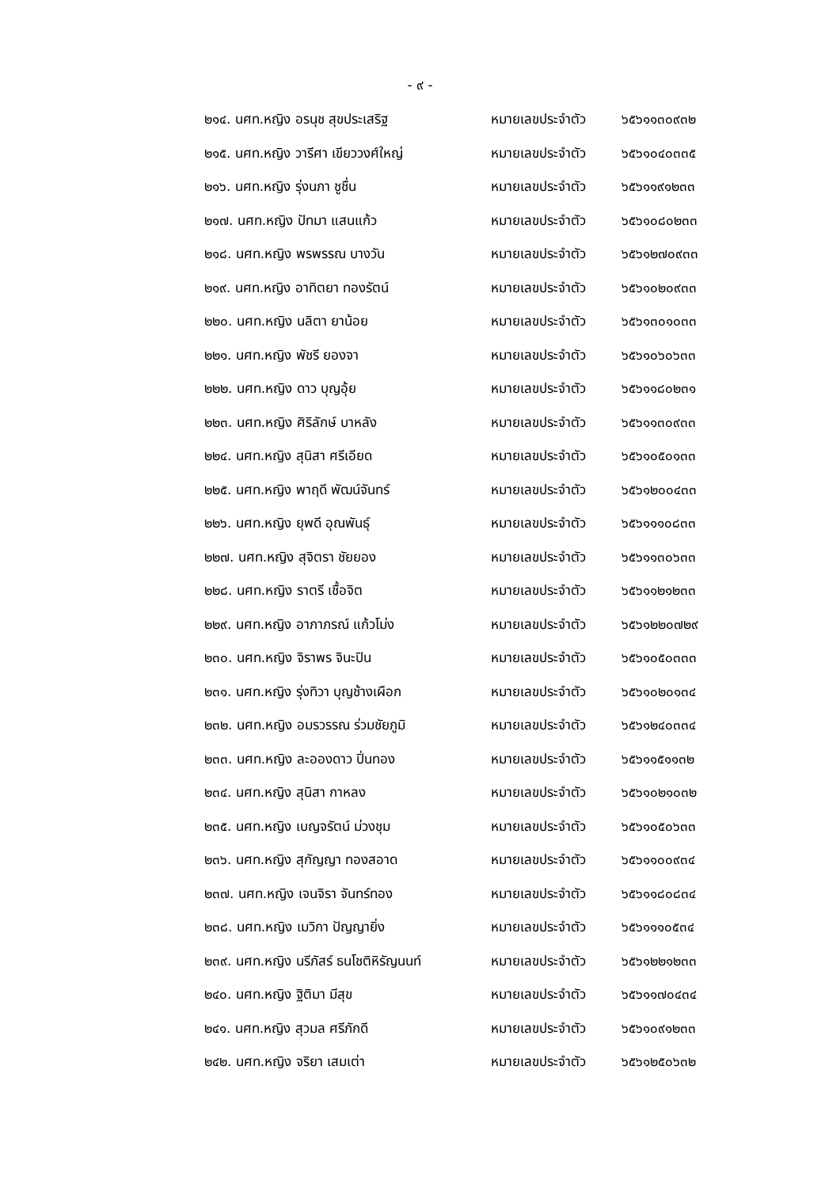- ๙ -
| ๒๑๔. นศท.หญิง อรนุช สุขประเสริฐ | หมายเลขประจำตัว | ๖๕๖๑๑๓๐๙๓๒ |
| ๒๑๕. นศท.หญิง วารีศา เขียววงศ์ใหญ่ | หมายเลขประจำตัว | ๖๕๖๑๐๔๐๓๓๕ |
| ๒๑๖. นศท.หญิง รุ่งนภา ชูชื่น | หมายเลขประจำตัว | ๖๕๖๑๑๙๑๒๓๓ |
| ๒๑๗. นศท.หญิง ปัทมา แสนแก้ว | หมายเลขประจำตัว | ๖๕๖๑๐๘๐๒๓๓ |
| ๒๑๘. นศท.หญิง พรพรรณ บางวัน | หมายเลขประจำตัว | ๖๕๖๑๒๗๐๙๓๓ |
| ๒๑๙. นศท.หญิง อาทิตยา ทองรัตน์ | หมายเลขประจำตัว | ๖๕๖๑๐๒๐๙๓๓ |
| ๒๒๐. นศท.หญิง นลิตา ยาน้อย | หมายเลขประจำตัว | ๖๕๖๑๓๐๑๐๓๓ |
| ๒๒๑. นศท.หญิง พัชรี ยองจา | หมายเลขประจำตัว | ๖๕๖๑๐๖๐๖๓๓ |
| ๒๒๒. นศท.หญิง ดาว บุญอุ้ย | หมายเลขประจำตัว | ๖๕๖๑๑๘๐๒๓๑ |
| ๒๒๓. นศท.หญิง ศิริลักษ์ บาหลัง | หมายเลขประจำตัว | ๖๕๖๑๑๓๐๙๓๓ |
| ๒๒๔. นศท.หญิง สุนิสา ศรีเอียด | หมายเลขประจำตัว | ๖๕๖๑๐๕๐๑๓๓ |
| ๒๒๕. นศท.หญิง พาฤดี พัฒน์จันทร์ | หมายเลขประจำตัว | ๖๕๖๑๒๐๐๔๓๓ |
| ๒๒๖. นศท.หญิง ยุพดี อุณพันธุ์ | หมายเลขประจำตัว | ๖๕๖๑๑๑๐๘๓๓ |
| ๒๒๗. นศท.หญิง สุจิตรา ชัยยอง | หมายเลขประจำตัว | ๖๕๖๑๑๓๐๖๓๓ |
| ๒๒๘. นศท.หญิง ราตรี เชื้อจิต | หมายเลขประจำตัว | ๖๕๖๑๑๒๑๒๓๓ |
| ๒๒๙. นศท.หญิง อาภาภรณ์ แก้วโม่ง | หมายเลขประจำตัว | ๖๕๖๑๒๒๐๗๒๙ |
| ๒๓๐. นศท.หญิง จิราพร จินะปิน | หมายเลขประจำตัว | ๖๕๖๑๐๕๐๓๓๓ |
| ๒๓๑. นศท.หญิง รุ่งทิวา บุญช้างเผือก | หมายเลขประจำตัว | ๖๕๖๑๐๒๐๑๓๔ |
| ๒๓๒. นศท.หญิง อมรวรรณ ร่วมชัยภูมิ | หมายเลขประจำตัว | ๖๕๖๑๒๔๐๓๓๔ |
| ๒๓๓. นศท.หญิง ละอองดาว ปิ่นทอง | หมายเลขประจำตัว | ๖๕๖๑๑๕๑๑๓๒ |
| ๒๓๔. นศท.หญิง สุนิสา กาหลง | หมายเลขประจำตัว | ๖๕๖๑๐๒๑๐๓๒ |
| ๒๓๕. นศท.หญิง เบญจรัตน์ ม่วงชุม | หมายเลขประจำตัว | ๖๕๖๑๐๕๐๖๓๓ |
| ๒๓๖. นศท.หญิง สุกัญญา ทองสอาด | หมายเลขประจำตัว | ๖๕๖๑๑๐๐๙๓๔ |
| ๒๓๗. นศท.หญิง เจนจิรา จันทร์ทอง | หมายเลขประจำตัว | ๖๕๖๑๑๘๐๘๓๔ |
| ๒๓๘. นศท.หญิง เมวิกา ปัญญายิ่ง | หมายเลขประจำตัว | ๖๕๖๑๑๑๐๕๓๔ |
| ๒๓๙. นศท.หญิง นรีภัสร์ ธนโชติหิรัญนนท์ | หมายเลขประจำตัว | ๖๕๖๑๒๒๑๒๓๓ |
| ๒๔๐. นศท.หญิง ฐิติมา มีสุข | หมายเลขประจำตัว | ๖๕๖๑๑๗๐๔๓๔ |
| ๒๔๑. นศท.หญิง สุวมล ศรีภักดี | หมายเลขประจำตัว | ๖๕๖๑๐๙๑๒๓๓ |
| ๒๔๒. นศท.หญิง จริยา เสมเต่า | หมายเลขประจำตัว | ๖๕๖๑๒๕๐๖๓๒ |